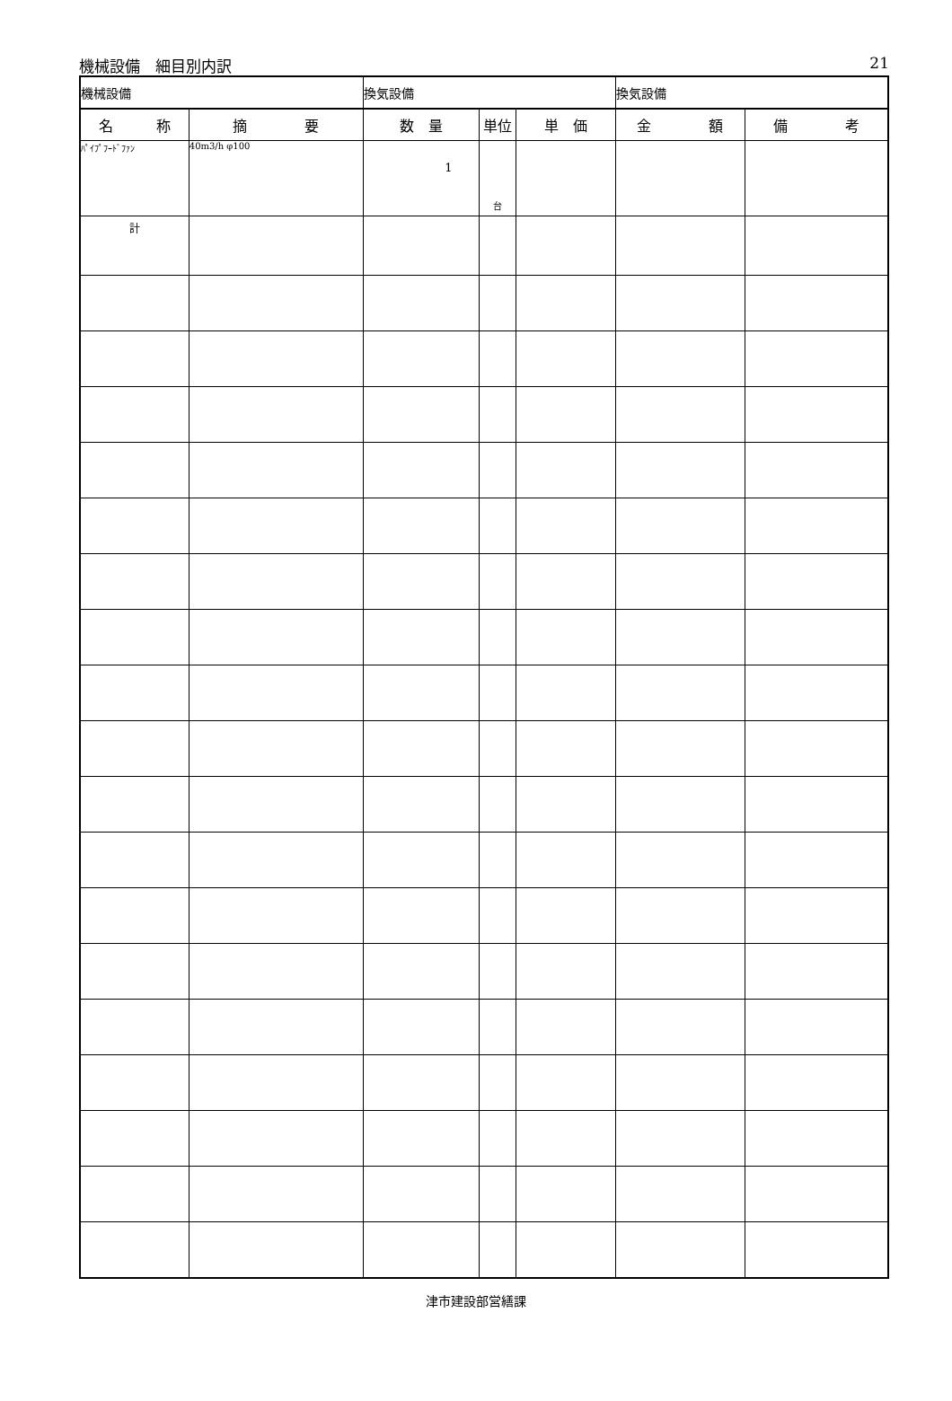機械設備　細目別内訳 21
| 機械設備 | | 換気設備 | | | 換気設備 | |
| 名 称 | 摘 要 | 数 量 | 単位 | 単 価 | 金 額 | 備 考 |
| ﾊﾟｲﾌﾟﾌｰﾄﾞﾌｧﾝ | 40m3/h φ100 | 1 | 台 | | | |
| 計 | | | | | | |
津市建設部営繕課